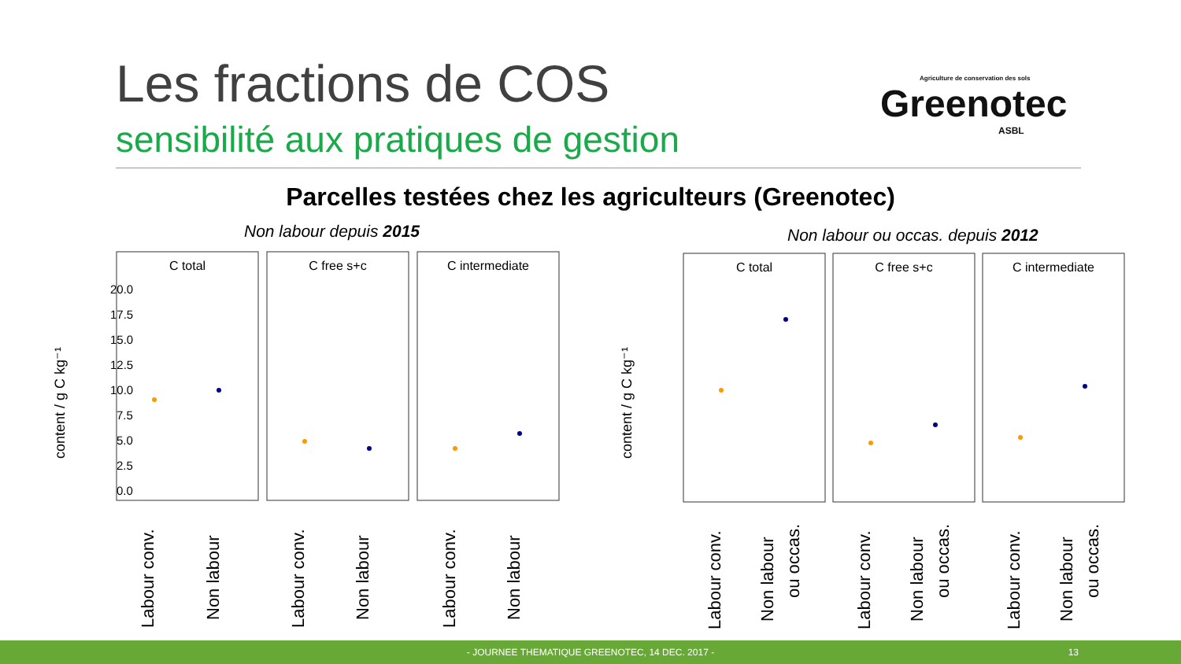Les fractions de COS
sensibilité aux pratiques de gestion
Agriculture de conservation des sols
Greenotec
ASBL
Parcelles testées chez les agriculteurs (Greenotec)
Non labour depuis 2015
Non labour ou occas. depuis 2012
content / g C kg⁻¹
20.0
17.5
15.0
12.5
10.0
7.5
5.0
2.5
0.0
C total
C free s+c
C intermediate
C total
C free s+c
C intermediate
Labour conv.
Non labour
Labour conv.
Non labour
Labour conv.
Non labour
Labour conv.
Non labour
ou occas.
Labour conv.
Non labour
ou occas.
Labour conv.
Non labour
ou occas.
content / g C kg⁻¹
- JOURNEE THEMATIQUE GREENOTEC, 14 DEC. 2017 -
13